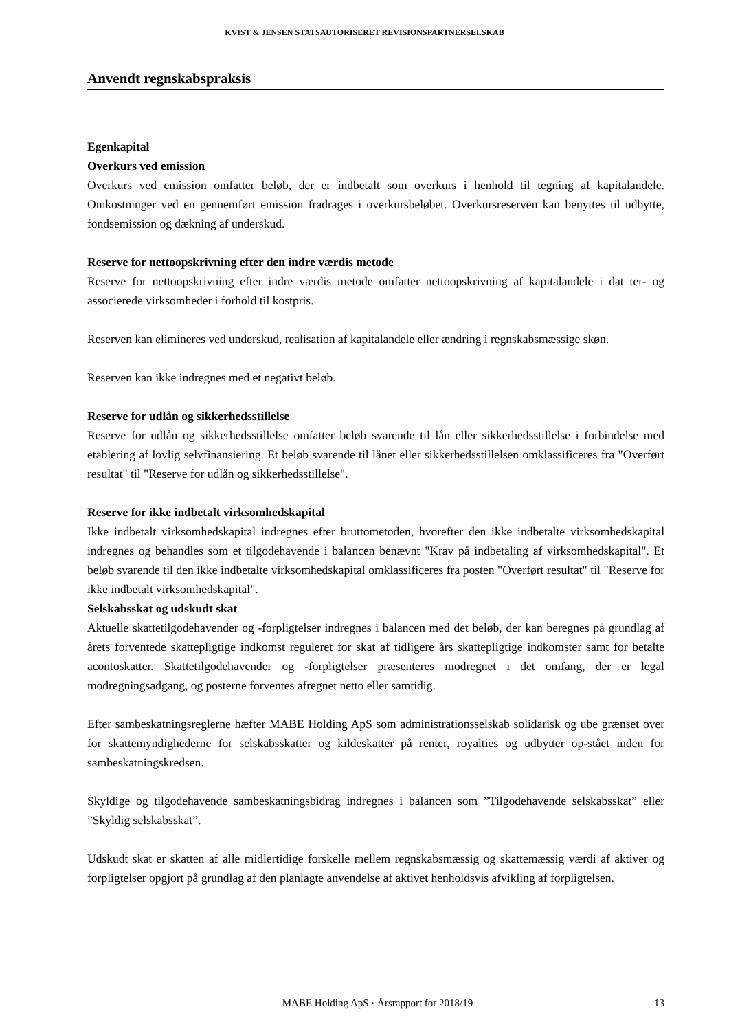KVIST & JENSEN STATSAUTORISERET REVISIONSPARTNERSELSKAB
Anvendt regnskabspraksis
Egenkapital
Overkurs ved emission
Overkurs ved emission omfatter beløb, der er indbetalt som overkurs i henhold til tegning af kapitalandele. Omkostninger ved en gennemført emission fradrages i overkursbeløbet. Overkursreserven kan benyttes til udbytte, fondsemission og dækning af underskud.
Reserve for nettoopskrivning efter den indre værdis metode
Reserve for nettoopskrivning efter indre værdis metode omfatter nettoopskrivning af kapitalandele i dat ter- og associerede virksomheder i forhold til kostpris.
Reserven kan elimineres ved underskud, realisation af kapitalandele eller ændring i regnskabsmæssige skøn.
Reserven kan ikke indregnes med et negativt beløb.
Reserve for udlån og sikkerhedsstillelse
Reserve for udlån og sikkerhedsstillelse omfatter beløb svarende til lån eller sikkerhedsstillelse i forbindelse med etablering af lovlig selvfinansiering. Et beløb svarende til lånet eller sikkerhedsstillelsen omklassificeres fra "Overført resultat" til "Reserve for udlån og sikkerhedsstillelse".
Reserve for ikke indbetalt virksomhedskapital
Ikke indbetalt virksomhedskapital indregnes efter bruttometoden, hvorefter den ikke indbetalte virksomhedskapital indregnes og behandles som et tilgodehavende i balancen benævnt "Krav på indbetaling af virksomhedskapital". Et beløb svarende til den ikke indbetalte virksomhedskapital omklassificeres fra posten "Overført resultat" til "Reserve for ikke indbetalt virksomhedskapital".
Selskabsskat og udskudt skat
Aktuelle skattetilgodehavender og -forpligtelser indregnes i balancen med det beløb, der kan beregnes på grundlag af årets forventede skattepligtige indkomst reguleret for skat af tidligere års skattepligtige indkomster samt for betalte acontoskatter. Skattetilgodehavender og -forpligtelser præsenteres modregnet i det omfang, der er legal modregningsadgang, og posterne forventes afregnet netto eller samtidig.
Efter sambeskatningsreglerne hæfter MABE Holding ApS som administrationsselskab solidarisk og ube grænset over for skattemyndighederne for selskabsskatter og kildeskatter på renter, royalties og udbytter op-stået inden for sambeskatningskredsen.
Skyldige og tilgodehavende sambeskatningsbidrag indregnes i balancen som ”Tilgodehavende selskabsskat” eller ”Skyldig selskabsskat”.
Udskudt skat er skatten af alle midlertidige forskelle mellem regnskabsmæssig og skattemæssig værdi af aktiver og forpligtelser opgjort på grundlag af den planlagte anvendelse af aktivet henholdsvis afvikling af forpligtelsen.
MABE Holding ApS · Årsrapport for 2018/19 13